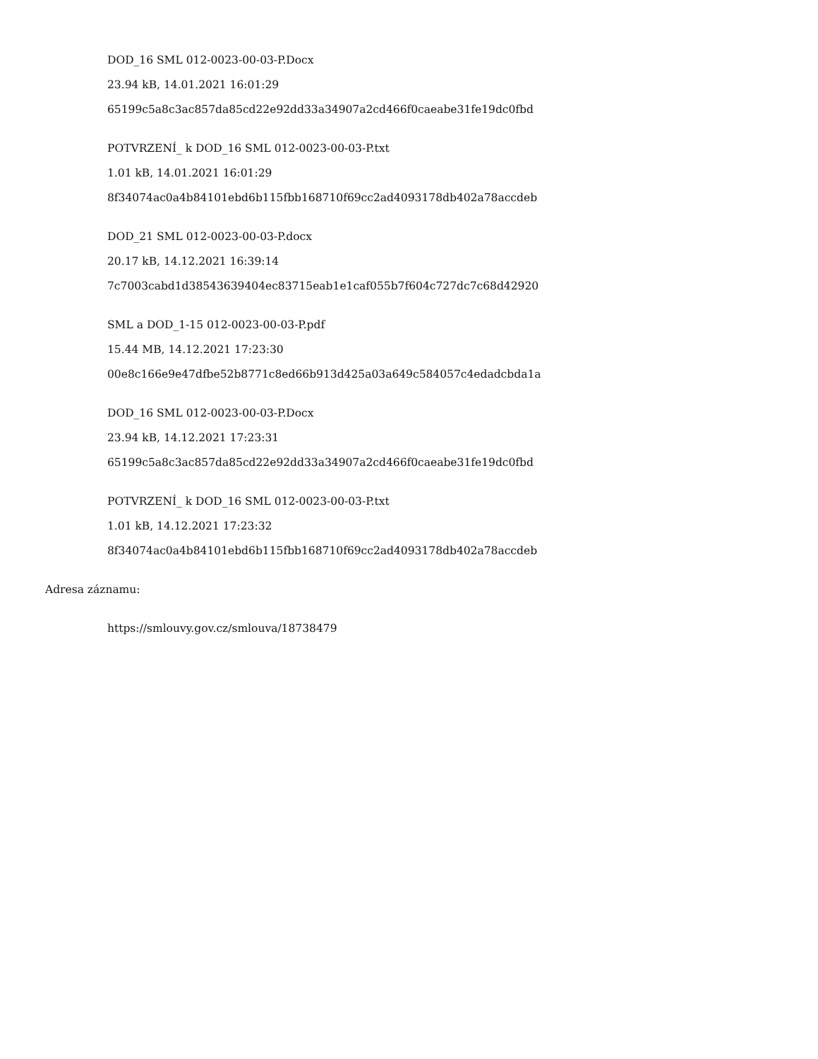DOD_16 SML 012-0023-00-03-P.Docx
23.94 kB, 14.01.2021 16:01:29
65199c5a8c3ac857da85cd22e92dd33a34907a2cd466f0caeabe31fe19dc0fbd
POTVRZENÍ_ k DOD_16 SML 012-0023-00-03-P.txt
1.01 kB, 14.01.2021 16:01:29
8f34074ac0a4b84101ebd6b115fbb168710f69cc2ad4093178db402a78accdeb
DOD_21 SML 012-0023-00-03-P.docx
20.17 kB, 14.12.2021 16:39:14
7c7003cabd1d38543639404ec83715eab1e1caf055b7f604c727dc7c68d42920
SML a DOD_1-15 012-0023-00-03-P.pdf
15.44 MB, 14.12.2021 17:23:30
00e8c166e9e47dfbe52b8771c8ed66b913d425a03a649c584057c4edadcbda1a
DOD_16 SML 012-0023-00-03-P.Docx
23.94 kB, 14.12.2021 17:23:31
65199c5a8c3ac857da85cd22e92dd33a34907a2cd466f0caeabe31fe19dc0fbd
POTVRZENÍ_ k DOD_16 SML 012-0023-00-03-P.txt
1.01 kB, 14.12.2021 17:23:32
8f34074ac0a4b84101ebd6b115fbb168710f69cc2ad4093178db402a78accdeb
Adresa záznamu:
https://smlouvy.gov.cz/smlouva/18738479